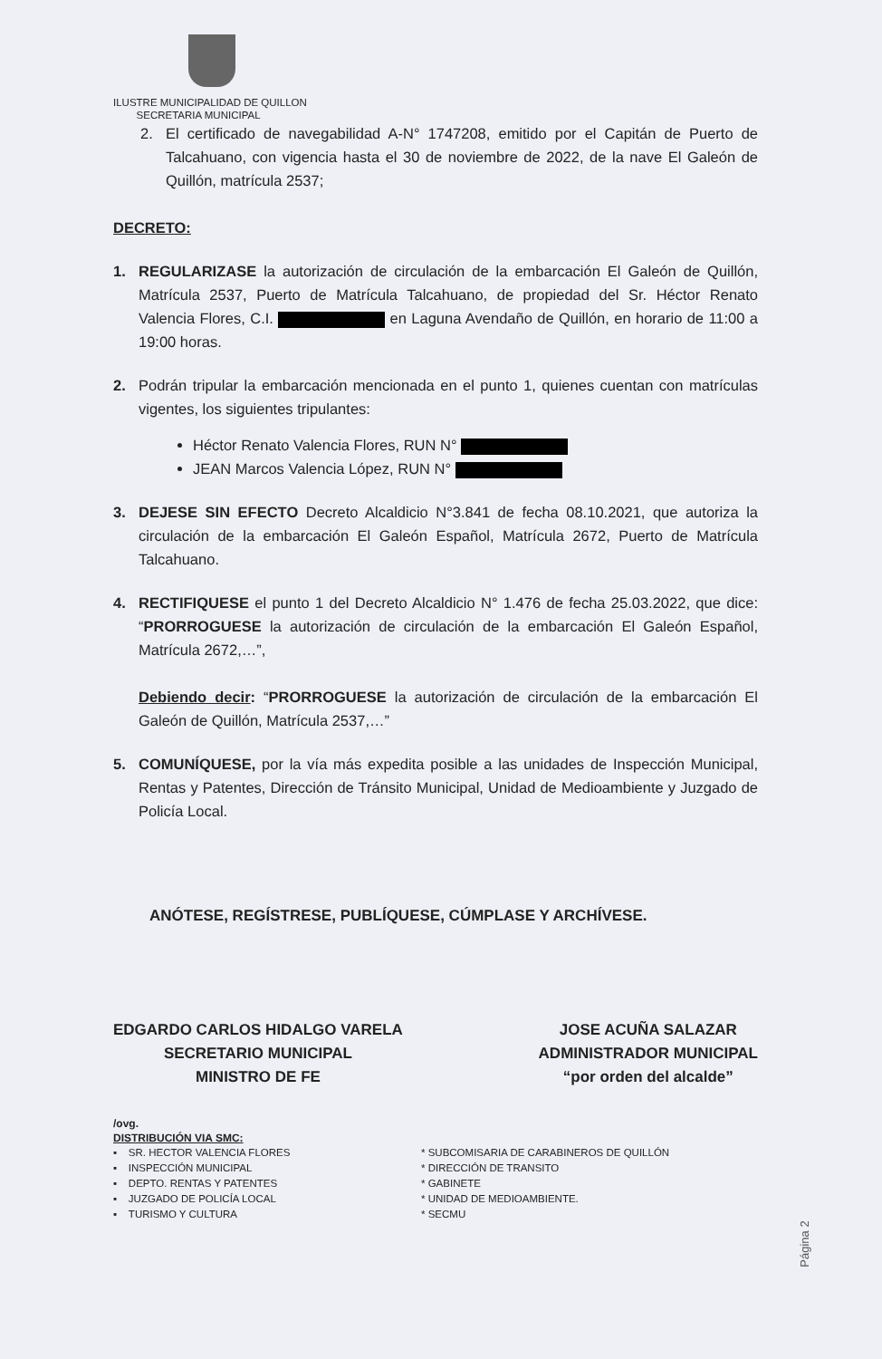ILUSTRE MUNICIPALIDAD DE QUILLON
SECRETARIA MUNICIPAL
2. El certificado de navegabilidad A-N° 1747208, emitido por el Capitán de Puerto de Talcahuano, con vigencia hasta el 30 de noviembre de 2022, de la nave El Galeón de Quillón, matrícula 2537;
DECRETO:
1. REGULARIZASE la autorización de circulación de la embarcación El Galeón de Quillón, Matrícula 2537, Puerto de Matrícula Talcahuano, de propiedad del Sr. Héctor Renato Valencia Flores, C.I. en Laguna Avendaño de Quillón, en horario de 11:00 a 19:00 horas.
2. Podrán tripular la embarcación mencionada en el punto 1, quienes cuentan con matrículas vigentes, los siguientes tripulantes:
Héctor Renato Valencia Flores, RUN N°
JEAN Marcos Valencia López, RUN N°
3. DEJESE SIN EFECTO Decreto Alcaldicio N°3.841 de fecha 08.10.2021, que autoriza la circulación de la embarcación El Galeón Español, Matrícula 2672, Puerto de Matrícula Talcahuano.
4. RECTIFIQUESE el punto 1 del Decreto Alcaldicio N° 1.476 de fecha 25.03.2022, que dice: “PRORROGUESE la autorización de circulación de la embarcación El Galeón Español, Matrícula 2672,…”,
Debiendo decir: “PRORROGUESE la autorización de circulación de la embarcación El Galeón de Quillón, Matrícula 2537,…”
5. COMUNÍQUESE, por la vía más expedita posible a las unidades de Inspección Municipal, Rentas y Patentes, Dirección de Tránsito Municipal, Unidad de Medioambiente y Juzgado de Policía Local.
ANÓTESE, REGÍSTRESE, PUBLÍQUESE, CÚMPLASE Y ARCHÍVESE.
EDGARDO CARLOS HIDALGO VARELA
SECRETARIO MUNICIPAL
MINISTRO DE FE
JOSE ACUÑA SALAZAR
ADMINISTRADOR MUNICIPAL
“por orden del alcalde”
/ovg.
DISTRIBUCIÓN VIA SMC:
▪ SR. HECTOR VALENCIA FLORES
▪ INSPECCIÓN MUNICIPAL
▪ DEPTO. RENTAS Y PATENTES
▪ JUZGADO DE POLICÍA LOCAL
▪ TURISMO Y CULTURA
* SUBCOMISARIA DE CARABINEROS DE QUILLÓN
* DIRECCIÓN DE TRANSITO
* GABINETE
* UNIDAD DE MEDIOAMBIENTE.
* SECMU
Página 2